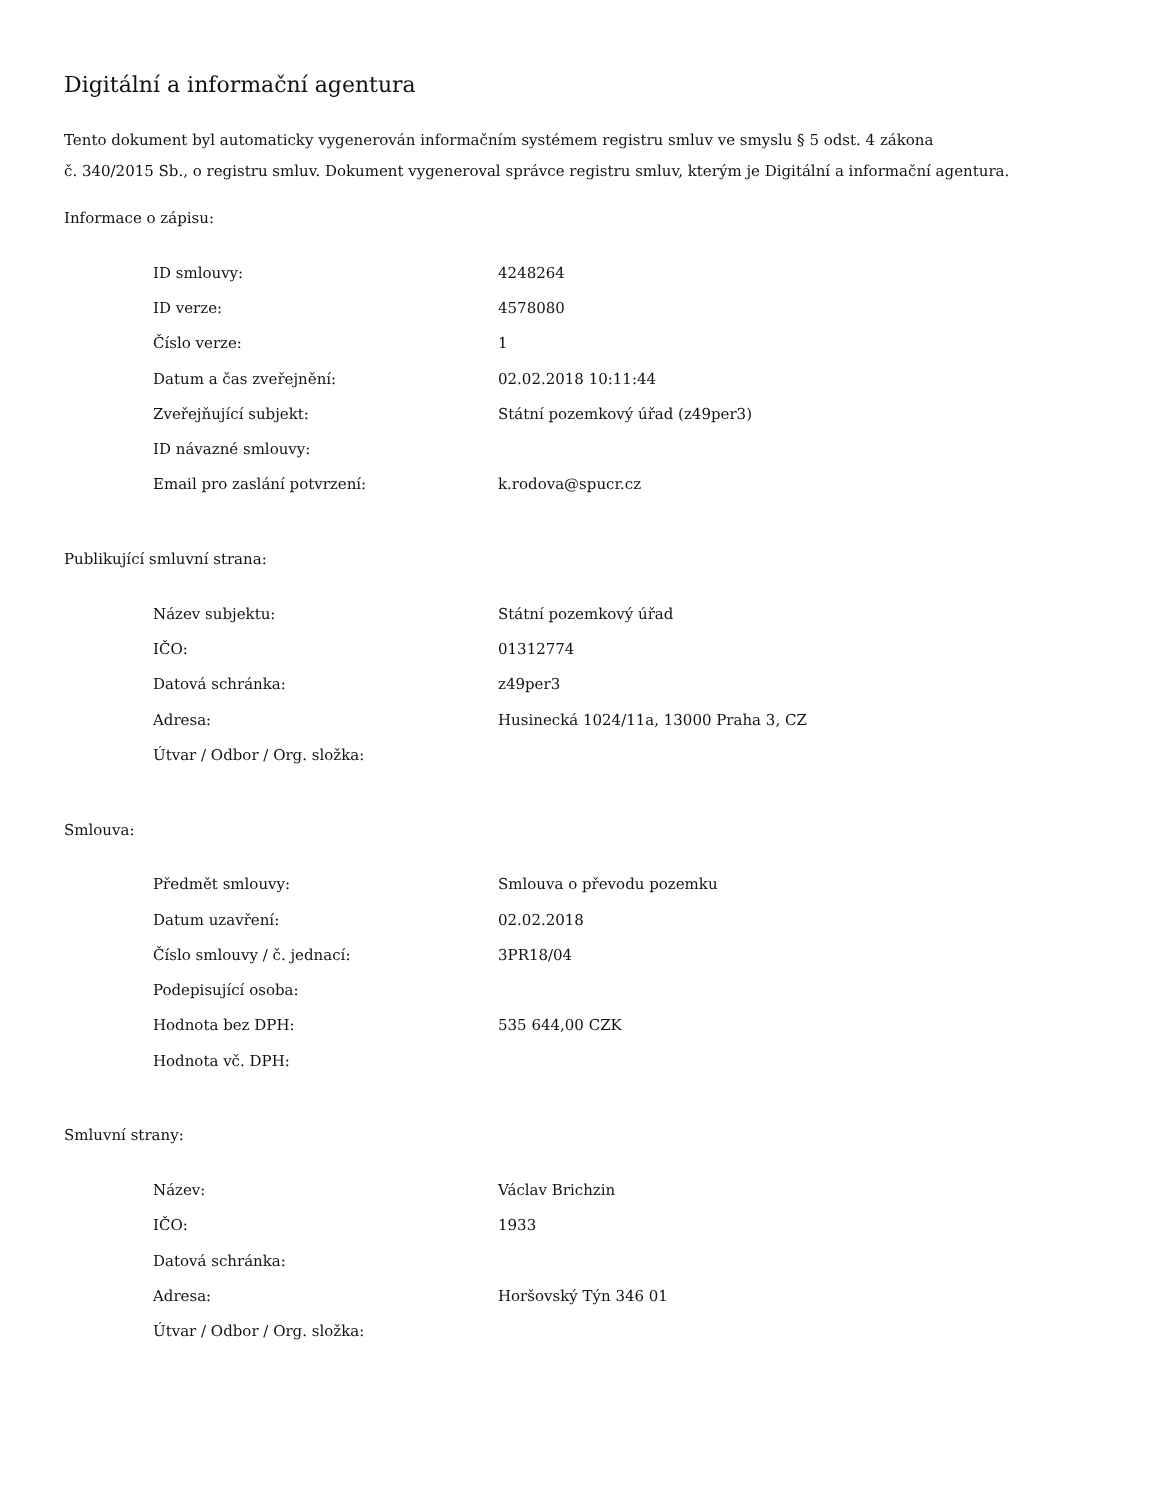Digitální a informační agentura
Tento dokument byl automaticky vygenerován informačním systémem registru smluv ve smyslu § 5 odst. 4 zákona
č. 340/2015 Sb., o registru smluv. Dokument vygeneroval správce registru smluv, kterým je Digitální a informační agentura.
Informace o zápisu:
| ID smlouvy: | 4248264 |
| ID verze: | 4578080 |
| Číslo verze: | 1 |
| Datum a čas zveřejnění: | 02.02.2018 10:11:44 |
| Zveřejňující subjekt: | Státní pozemkový úřad (z49per3) |
| ID návazné smlouvy: | |
| Email pro zaslání potvrzení: | k.rodova@spucr.cz |
Publikující smluvní strana:
| Název subjektu: | Státní pozemkový úřad |
| IČO: | 01312774 |
| Datová schránka: | z49per3 |
| Adresa: | Husinecká 1024/11a, 13000 Praha 3, CZ |
| Útvar / Odbor / Org. složka: | |
Smlouva:
| Předmět smlouvy: | Smlouva o převodu pozemku |
| Datum uzavření: | 02.02.2018 |
| Číslo smlouvy / č. jednací: | 3PR18/04 |
| Podepisující osoba: | |
| Hodnota bez DPH: | 535 644,00 CZK |
| Hodnota vč. DPH: | |
Smluvní strany:
| Název: | Václav Brichzin |
| IČO: | 1933 |
| Datová schránka: | |
| Adresa: | Horšovský Týn 346 01 |
| Útvar / Odbor / Org. složka: | |